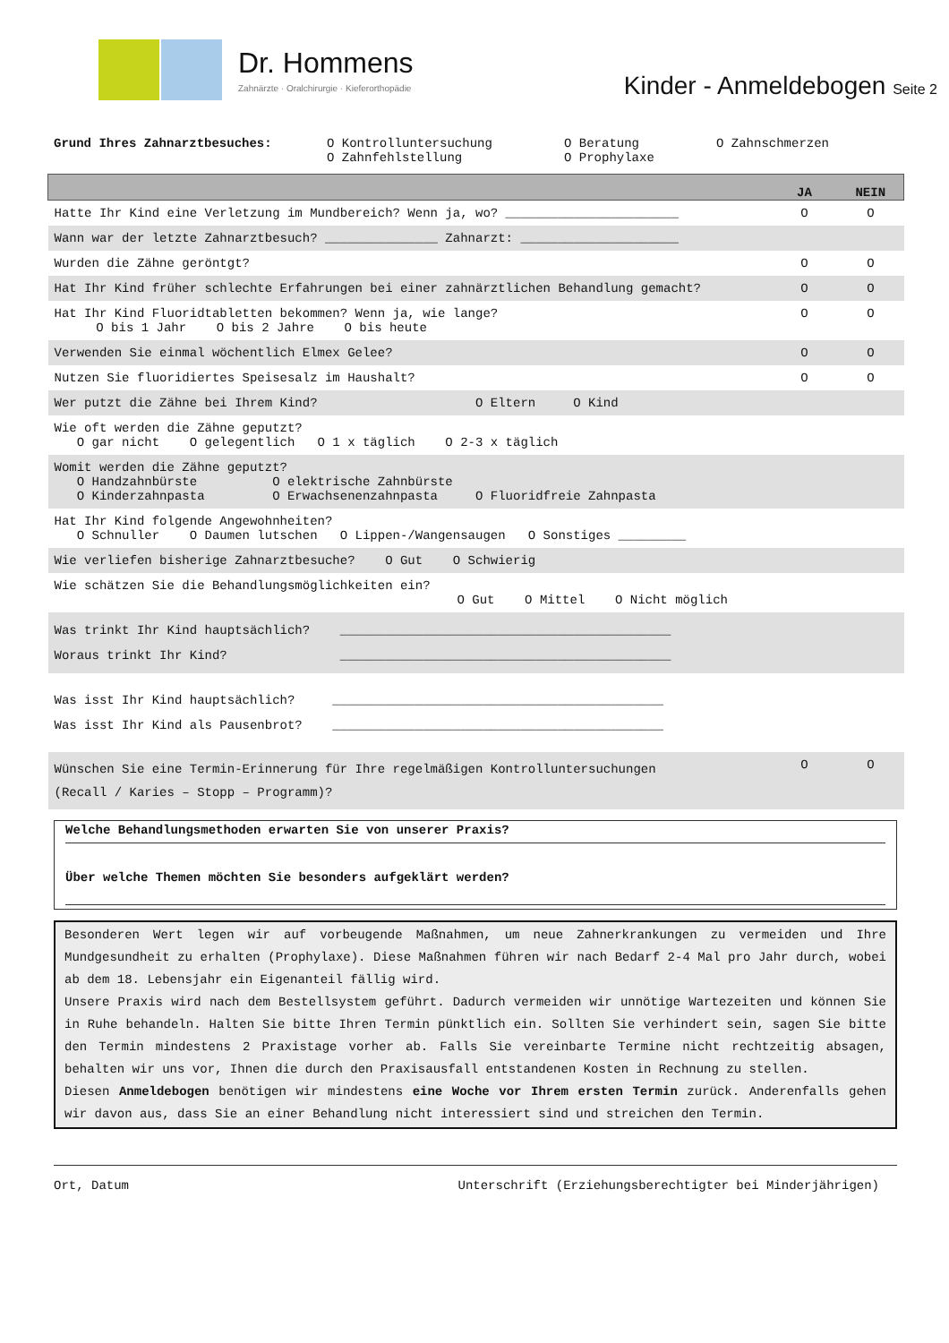Dr. Hommens
Zahnärzte · Oralchirurgie · Kieferorthopädie
Kinder - Anmeldebogen Seite 2
Grund Ihres Zahnarztbesuches: O Kontrolluntersuchung
O Zahnfehlstellung
O Beratung
O Prophylaxe
O Zahnschmerzen
| | JA | NEIN |
| --- | --- | --- |
| Hatte Ihr Kind eine Verletzung im Mundbereich? Wenn ja, wo? _______________________ | O | O |
| Wann war der letzte Zahnarztbesuch? _______________ Zahnarzt: _____________________ | | |
| Wurden die Zähne geröntgt? | O | O |
| Hat Ihr Kind früher schlechte Erfahrungen bei einer zahnärztlichen Behandlung gemacht? | O | O |
| Hat Ihr Kind Fluoridtabletten bekommen? Wenn ja, wie lange? O bis 1 Jahr O bis 2 Jahre O bis heute | O | O |
| Verwenden Sie einmal wöchentlich Elmex Gelee? | O | O |
| Nutzen Sie fluoridiertes Speisesalz im Haushalt? | O | O |
| Wer putzt die Zähne bei Ihrem Kind? O Eltern O Kind | | |
| Wie oft werden die Zähne geputzt? O gar nicht O gelegentlich O 1 x täglich O 2-3 x täglich | | |
| Womit werden die Zähne geputzt? O Handzahnbürste O elektrische Zahnbürste O Kinderzahnpasta O Erwachsenenzahnpasta O Fluoridfreie Zahnpasta | | |
| Hat Ihr Kind folgende Angewohnheiten? O Schnuller O Daumen lutschen O Lippen-/Wangensaugen O Sonstiges _________ | | |
| Wie verliefen bisherige Zahnarztbesuche? O Gut O Schwierig | | |
| Wie schätzen Sie die Behandlungsmöglichkeiten ein? O Gut O Mittel O Nicht möglich | | |
| Was trinkt Ihr Kind hauptsächlich? ____________________________________________ Woraus trinkt Ihr Kind? ____________________________________________ | | |
| Was isst Ihr Kind hauptsächlich? ____________________________________________ Was isst Ihr Kind als Pausenbrot? ____________________________________________ | | |
| Wünschen Sie eine Termin-Erinnerung für Ihre regelmäßigen Kontrolluntersuchungen (Recall / Karies – Stopp – Programm)? | O | O |
Welche Behandlungsmethoden erwarten Sie von unserer Praxis?
Über welche Themen möchten Sie besonders aufgeklärt werden?
Besonderen Wert legen wir auf vorbeugende Maßnahmen, um neue Zahnerkrankungen zu vermeiden und Ihre Mundgesundheit zu erhalten (Prophylaxe). Diese Maßnahmen führen wir nach Bedarf 2-4 Mal pro Jahr durch, wobei ab dem 18. Lebensjahr ein Eigenanteil fällig wird.
Unsere Praxis wird nach dem Bestellsystem geführt. Dadurch vermeiden wir unnötige Wartezeiten und können Sie in Ruhe behandeln. Halten Sie bitte Ihren Termin pünktlich ein. Sollten Sie verhindert sein, sagen Sie bitte den Termin mindestens 2 Praxistage vorher ab. Falls Sie vereinbarte Termine nicht rechtzeitig absagen, behalten wir uns vor, Ihnen die durch den Praxisausfall entstandenen Kosten in Rechnung zu stellen.
Diesen Anmeldebogen benötigen wir mindestens eine Woche vor Ihrem ersten Termin zurück. Anderenfalls gehen wir davon aus, dass Sie an einer Behandlung nicht interessiert sind und streichen den Termin.
Ort, Datum Unterschrift (Erziehungsberechtigter bei Minderjährigen)